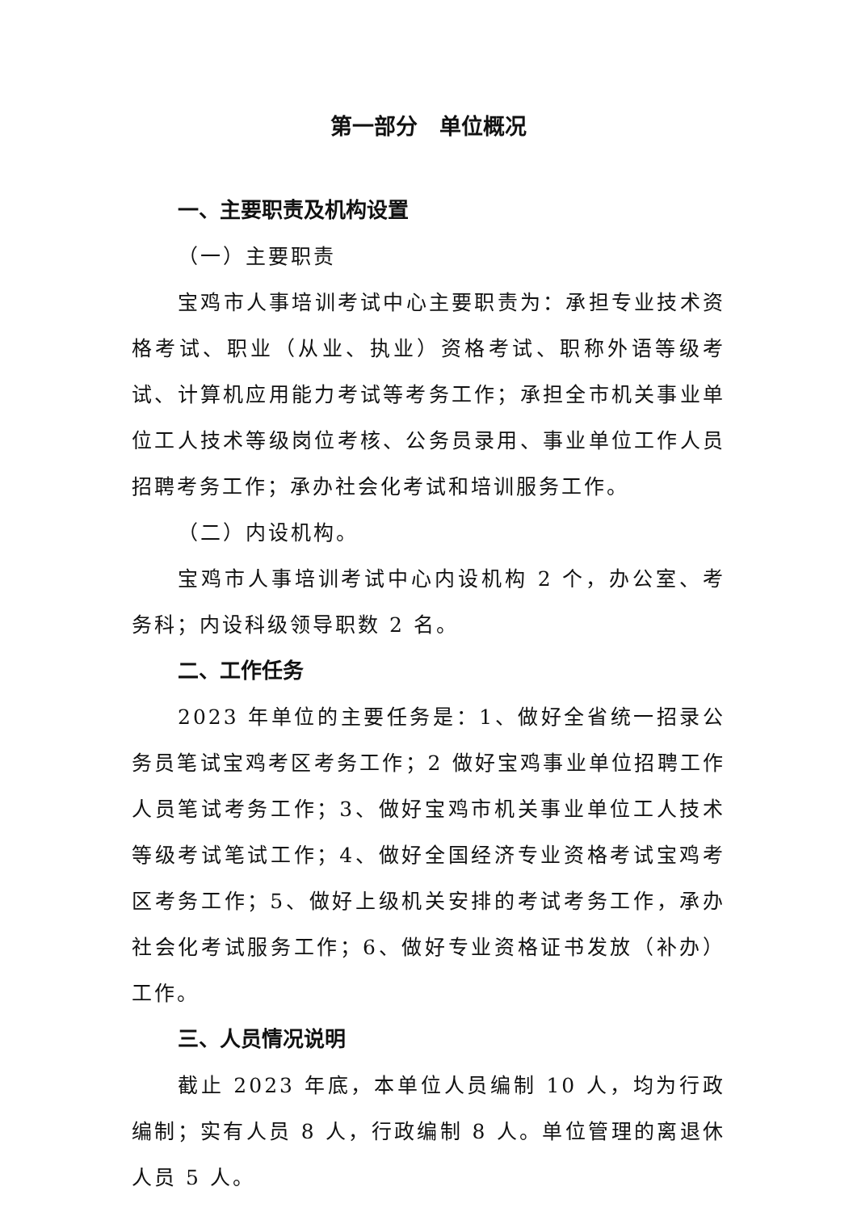第一部分　单位概况
一、主要职责及机构设置
（一）主要职责
宝鸡市人事培训考试中心主要职责为：承担专业技术资格考试、职业（从业、执业）资格考试、职称外语等级考试、计算机应用能力考试等考务工作；承担全市机关事业单位工人技术等级岗位考核、公务员录用、事业单位工作人员招聘考务工作；承办社会化考试和培训服务工作。
（二）内设机构。
宝鸡市人事培训考试中心内设机构 2 个，办公室、考务科；内设科级领导职数 2 名。
二、工作任务
2023 年单位的主要任务是：1、做好全省统一招录公务员笔试宝鸡考区考务工作；2 做好宝鸡事业单位招聘工作人员笔试考务工作；3、做好宝鸡市机关事业单位工人技术等级考试笔试工作；4、做好全国经济专业资格考试宝鸡考区考务工作；5、做好上级机关安排的考试考务工作，承办社会化考试服务工作；6、做好专业资格证书发放（补办）工作。
三、人员情况说明
截止 2023 年底，本单位人员编制 10 人，均为行政编制；实有人员 8 人，行政编制 8 人。单位管理的离退休人员 5 人。